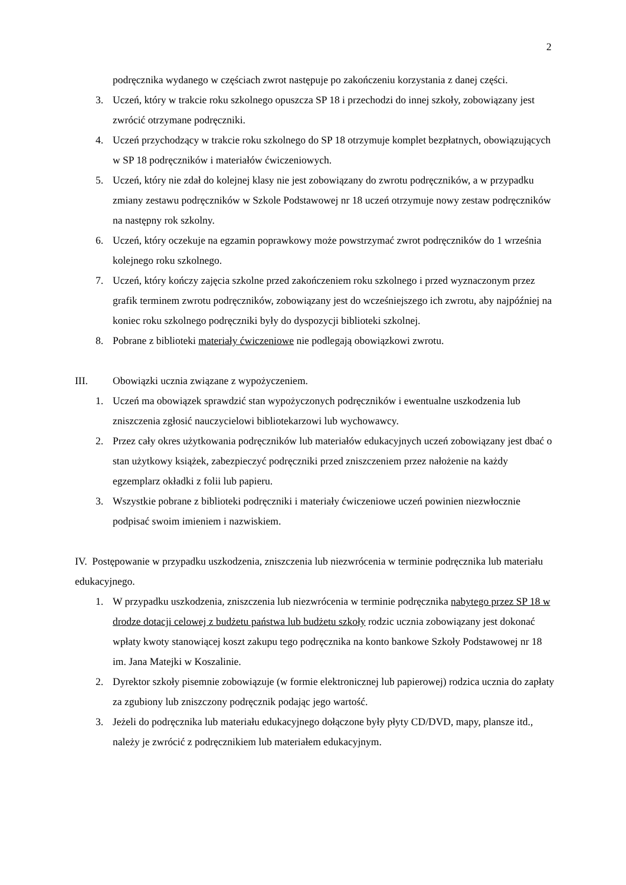2
podręcznika wydanego w częściach zwrot następuje po zakończeniu korzystania z danej części.
3. Uczeń, który w trakcie roku szkolnego opuszcza SP 18 i przechodzi do innej szkoły, zobowiązany jest zwrócić otrzymane podręczniki.
4. Uczeń przychodzący w trakcie roku szkolnego do SP 18 otrzymuje komplet bezpłatnych, obowiązujących w SP 18 podręczników i materiałów ćwiczeniowych.
5. Uczeń, który nie zdał do kolejnej klasy nie jest zobowiązany do zwrotu podręczników, a w przypadku zmiany zestawu podręczników w Szkole Podstawowej nr 18 uczeń otrzymuje nowy zestaw podręczników na następny rok szkolny.
6. Uczeń, który oczekuje na egzamin poprawkowy może powstrzymać zwrot podręczników do 1 września kolejnego roku szkolnego.
7. Uczeń, który kończy zajęcia szkolne przed zakończeniem roku szkolnego i przed wyznaczonym przez grafik terminem zwrotu podręczników, zobowiązany jest do wcześniejszego ich zwrotu, aby najpóźniej na koniec roku szkolnego podręczniki były do dyspozycji biblioteki szkolnej.
8. Pobrane z biblioteki materiały ćwiczeniowe nie podlegają obowiązkowi zwrotu.
III. Obowiązki ucznia związane z wypożyczeniem.
1. Uczeń ma obowiązek sprawdzić stan wypożyczonych podręczników i ewentualne uszkodzenia lub zniszczenia zgłosić nauczycielowi bibliotekarzowi lub wychowawcy.
2. Przez cały okres użytkowania podręczników lub materiałów edukacyjnych uczeń zobowiązany jest dbać o stan użytkowy książek, zabezpieczyć podręczniki przed zniszczeniem przez nałożenie na każdy egzemplarz okładki z folii lub papieru.
3. Wszystkie pobrane z biblioteki podręczniki i materiały ćwiczeniowe uczeń powinien niezwłocznie podpisać swoim imieniem i nazwiskiem.
IV. Postępowanie w przypadku uszkodzenia, zniszczenia lub niezwrócenia w terminie podręcznika lub materiału edukacyjnego.
1. W przypadku uszkodzenia, zniszczenia lub niezwrócenia w terminie podręcznika nabytego przez SP 18 w drodze dotacji celowej z budżetu państwa lub budżetu szkoły rodzic ucznia zobowiązany jest dokonać wpłaty kwoty stanowiącej koszt zakupu tego podręcznika na konto bankowe Szkoły Podstawowej nr 18 im. Jana Matejki w Koszalinie.
2. Dyrektor szkoły pisemnie zobowiązuje (w formie elektronicznej lub papierowej) rodzica ucznia do zapłaty za zgubiony lub zniszczony podręcznik podając jego wartość.
3. Jeżeli do podręcznika lub materiału edukacyjnego dołączone były płyty CD/DVD, mapy, plansze itd., należy je zwrócić z podręcznikiem lub materiałem edukacyjnym.